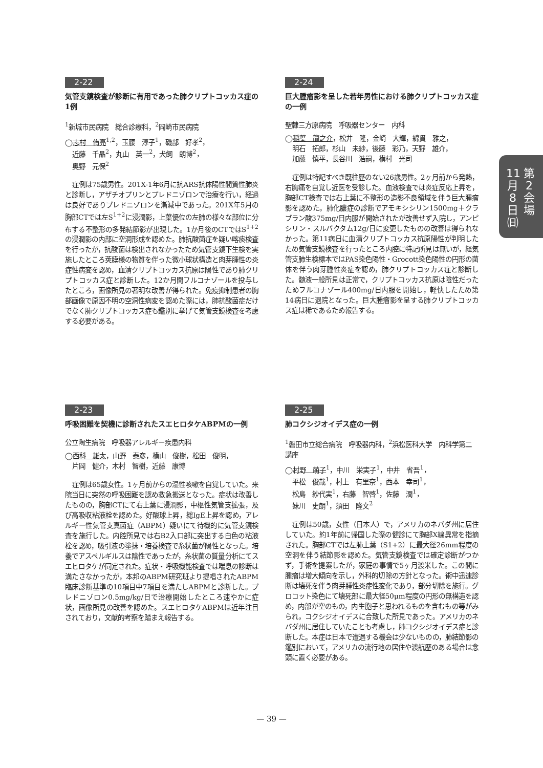2-22
気管支鏡検査が診断に有用であった肺クリプトコッカス症の1例
<sup>1</sup> 新城市民病院　総合診療科，<sup>2</sup>岡崎市民病院
◯志村　侑亮<sup>1,2</sup>，玉腰　淳子<sup>1</sup>，磯部　好孝<sup>2</sup>，
近藤　千晶<sup>2</sup>，丸山　英一<sup>2</sup>，犬飼　朗博<sup>2</sup>，
奥野　元保<sup>2</sup>
症例は75歳男性。201X-1年6月に抗ARS抗体陽性間質性肺炎と診断し，アザチオプリンとプレドニゾロンで治療を行い，経過は良好でありプレドニゾロンを漸減中であった。201X年5月の胸部CTでは左S<sup>1+2</sup>に浸潤影，上葉優位の左肺の様々な部位に分布する不整形の多発結節影が出現した。1か月後のCTではS<sup>1+2</sup>の浸潤影の内部に空洞形成を認めた。肺抗酸菌症を疑い喀痰検査を行ったが，抗酸菌は検出されなかったため気管支鏡下生検を実施したところ莢膜様の物質を伴った微小球状構造と肉芽腫性の炎症性病変を認め，血清クリプトコッカス抗原は陽性であり肺クリプトコッカス症と診断した。12か月間フルコナゾールを投与したところ，画像所見の著明な改善が得られた。免疫抑制患者の胸部画像で原因不明の空洞性病変を認めた際には，肺抗酸菌症だけでなく肺クリプトコッカス症も鑑別に挙げて気管支鏡検査を考慮する必要がある。
2-24
巨大腫瘤影を呈した若年男性における肺クリプトコッカス症の一例
聖隷三方原病院　呼吸器センター　内科
◯稲葉　龍之介，松井　隆，金崎　大輝，綿貫　雅之，
明石　拓郎，杉山　未紗，後藤　彩乃，天野　雄介，
加藤　慎平，長谷川　浩嗣，横村　光司
症例は特記すべき既往歴のない26歳男性。2ヶ月前から発熱，右胸痛を自覚し近医を受診した。血液検査では炎症反応上昇を，胸部CT検査では右上葉に不整形の造影不良領域を伴う巨大腫瘤影を認めた。肺化膿症の診断でアモキシシリン1500mg＋クラブラン酸375mg/日内服が開始されたが改善せず入院し，アンピシリン・スルバクタム12g/日に変更したものの改善は得られなかった。第11病日に血清クリプトコッカス抗原陽性が判明したため気管支鏡検査を行ったところ内腔に特記所見は無いが，経気管支肺生検標本ではPAS染色陽性・Grocott染色陽性の円形の菌体を伴う肉芽腫性炎症を認め，肺クリプトコッカス症と診断した。髄液一般所見は正常で，クリプトコッカス抗原は陰性だったためフルコナゾール400mg/日内服を開始し，軽快したため第14病日に退院となった。巨大腫瘤影を呈する肺クリプトコッカス症は稀であるため報告する。
2-23
呼吸困難を契機に診断されたスエヒロタケABPMの一例
公立陶生病院　呼吸器アレルギー疾患内科
◯西科　雄太，山野　泰彦，横山　俊樹，松田　俊明，
片岡　健介，木村　智樹，近藤　康博
症例は65歳女性。1ヶ月前からの湿性咳嗽を自覚していた。来院当日に突然の呼吸困難を認め救急搬送となった。症状は改善したものの，胸部CTにて右上葉に浸潤影，中枢性気管支拡張，及び高吸収粘液栓を認めた。好酸球上昇，総IgE上昇を認め，アレルギー性気管支真菌症（ABPM）疑いにて待機的に気管支鏡検査を施行した。内腔所見では右B2入口部に突出する白色の粘液栓を認め，吸引液の塗抹・培養検査で糸状菌が陽性となった。培養でアスペルギルスは陰性であったが，糸状菌の質量分析にてスエヒロタケが同定された。症状・呼吸機能検査では喘息の診断は満たさなかったが，本邦のABPM研究班より提唱されたABPM臨床診断基準の10項目中7項目を満たしABPMと診断した。プレドニゾロン0.5mg/kg/日で治療開始したところ速やかに症状，画像所見の改善を認めた。スエヒロタケABPMは近年注目されており，文献的考察を踏まえ報告する。
2-25
肺コクシジオイデス症の一例
<sup>1</sup> 磐田市立総合病院　呼吸器内科，<sup>2</sup>浜松医科大学　内科学第二講座
◯村野　萌子<sup>1</sup>，中川　栄実子<sup>1</sup>，中井　省吾<sup>1</sup>，
平松　俊哉<sup>1</sup>，村上　有里奈<sup>1</sup>，西本　幸司<sup>1</sup>，
松島　紗代実<sup>1</sup>，右藤　智啓<sup>1</sup>，佐藤　潤<sup>1</sup>，
妹川　史朗<sup>1</sup>，須田　隆文<sup>2</sup>
症例は50歳，女性（日本人）で，アメリカのネバダ州に居住していた。約1年前に帰国した際の健診にて胸部X線異常を指摘された。胸部CTでは左肺上葉（S1+2）に最大径26mm程度の空洞を伴う結節影を認めた。気管支鏡検査では確定診断がつかず，手術を提案したが，家庭の事情で5ヶ月渡米した。この間に腫瘤は増大傾向を示し，外科的切除の方針となった。術中迅速診断は壊死を伴う肉芽腫性炎症性変化であり，部分切除を施行。グロコット染色にて壊死部に最大径50μm程度の円形の無構造を認め，内部が空のもの，内生胞子と思われるものを含むもの等がみられ，コクシジオイデスに合致した所見であった。アメリカのネバダ州に居住していたことも考慮し，肺コクシジオイデス症と診断した。本症は日本で遭遇する機会は少ないものの，肺結節影の鑑別において，アメリカの流行地の居住や渡航歴のある場合は念頭に置く必要がある。
11
月
8
日
㈰
第
2
会
場
— 39 —